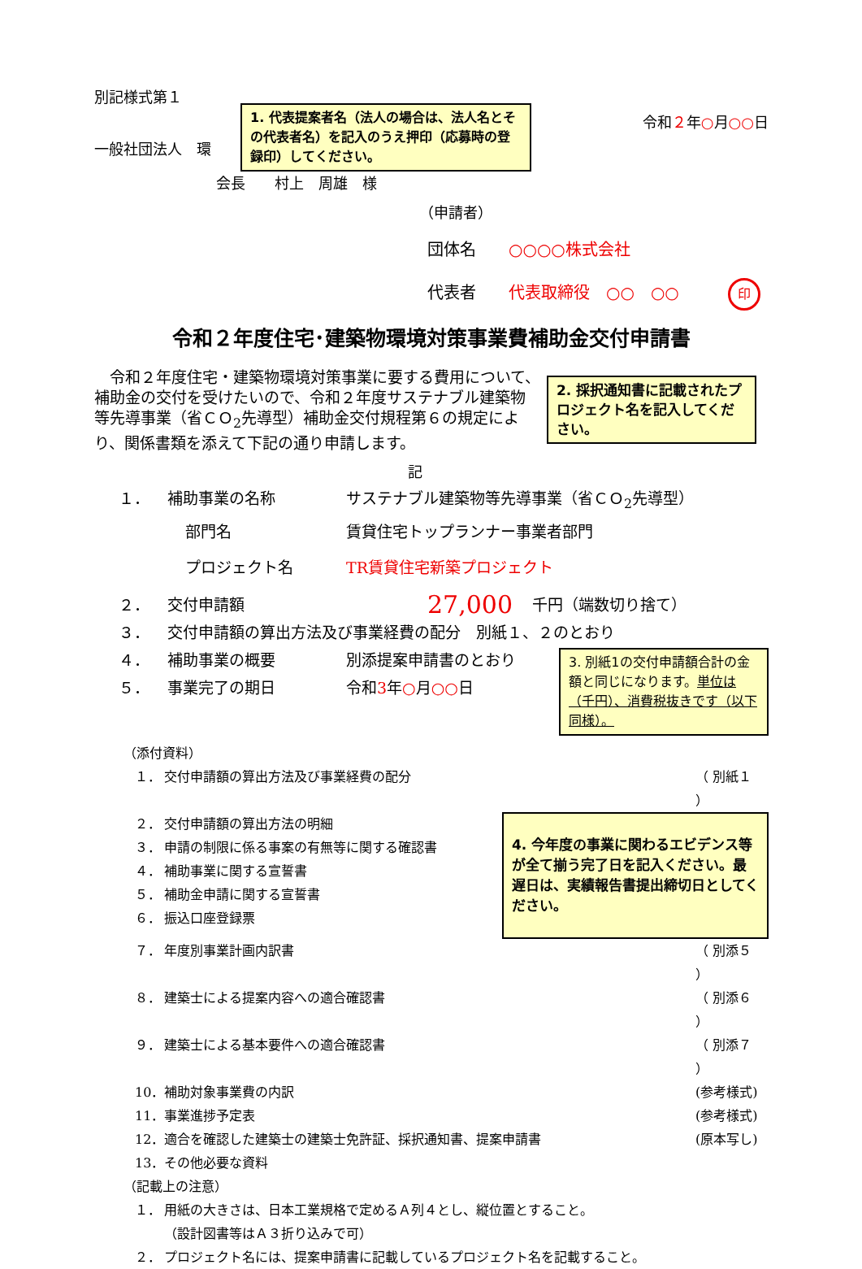別記様式第１
一般社団法人　環
1. 代表提案者名（法人の場合は、法人名とその代表者名）を記入のうえ押印（応募時の登録印）してください。
令和２年○月○○日
会長　　村上　周雄　様
（申請者）
団体名　　○○○○株式会社
代表者　　代表取締役　○○　○○ 印
令和２年度住宅･建築物環境対策事業費補助金交付申請書
2. 採択通知書に記載されたプロジェクト名を記入してください。
令和２年度住宅・建築物環境対策事業に要する費用について、補助金の交付を受けたいので、令和２年度サステナブル建築物等先導事業（省ＣＯ<sub>2</sub>先導型）補助金交付規程第６の規定により、関係書類を添えて下記の通り申請します。
記
１． 補助事業の名称 サステナブル建築物等先導事業（省ＣＯ<sub>2</sub>先導型）
部門名 賃貸住宅トップランナー事業者部門
プロジェクト名 TR賃貸住宅新築プロジェクト
２． 交付申請額 27,000 千円（端数切り捨て）
３． 交付申請額の算出方法及び事業経費の配分　別紙１、２のとおり
４． 補助事業の概要 別添提案申請書のとおり
５． 事業完了の期日 令和3年○月○○日
3. 別紙1の交付申請額合計の金額と同じになります。単位は（千円）、消費税抜きです（以下同様）。
（添付資料）
１． 交付申請額の算出方法及び事業経費の配分 （ 別紙１ ）
２． 交付申請額の算出方法の明細
３． 申請の制限に係る事案の有無等に関する確認書
４． 補助事業に関する宣誓書
５． 補助金申請に関する宣誓書
６． 振込口座登録票
4. 今年度の事業に関わるエビデンス等が全て揃う完了日を記入ください。最遅日は、実績報告書提出締切日としてください。
７． 年度別事業計画内訳書 （ 別添５ ）
８． 建築士による提案内容への適合確認書 （ 別添６ ）
９． 建築士による基本要件への適合確認書 （ 別添７ ）
10． 補助対象事業費の内訳 (参考様式)
11． 事業進捗予定表 (参考様式)
12． 適合を確認した建築士の建築士免許証、採択通知書、提案申請書 (原本写し)
13． その他必要な資料
（記載上の注意）
１． 用紙の大きさは、日本工業規格で定めるＡ列４とし、縦位置とすること。
（設計図書等はＡ３折り込みで可）
２． プロジェクト名には、提案申請書に記載しているプロジェクト名を記載すること。